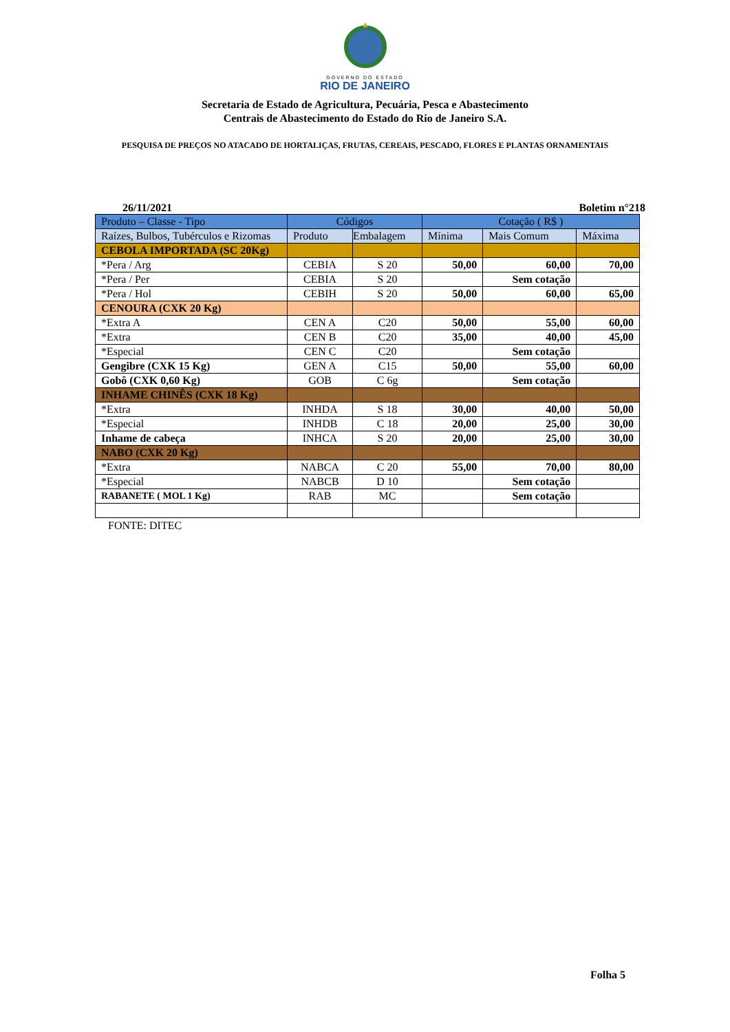GOVERNO DO ESTADO
RIO DE JANEIRO
Secretaria de Estado de Agricultura, Pecuária, Pesca e Abastecimento
Centrais de Abastecimento do Estado do Rio de Janeiro S.A.
PESQUISA DE PREÇOS NO ATACADO DE HORTALIÇAS, FRUTAS, CEREAIS, PESCADO, FLORES E PLANTAS ORNAMENTAIS
26/11/2021 Boletim n°218
| Produto – Classe - Tipo | Códigos | | Cotação ( R$ ) | | |
| --- | --- | --- | --- | --- | --- |
| Raízes, Bulbos, Tubérculos e Rizomas | Produto | Embalagem | Mínima | Mais Comum | Máxima |
| CEBOLA IMPORTADA (SC 20Kg) | | | | | |
| *Pera / Arg | CEBIA | S 20 | 50,00 | 60,00 | 70,00 |
| *Pera / Per | CEBIA | S 20 | | Sem cotação | |
| *Pera / Hol | CEBIH | S 20 | 50,00 | 60,00 | 65,00 |
| CENOURA (CXK 20 Kg) | | | | | |
| *Extra A | CEN A | C20 | 50,00 | 55,00 | 60,00 |
| *Extra | CEN B | C20 | 35,00 | 40,00 | 45,00 |
| *Especial | CEN C | C20 | | Sem cotação | |
| Gengibre (CXK 15 Kg) | GEN A | C15 | 50,00 | 55,00 | 60,00 |
| Gobô (CXK 0,60 Kg) | GOB | C 6g | | Sem cotação | |
| INHAME CHINÊS (CXK 18 Kg) | | | | | |
| *Extra | INHDA | S 18 | 30,00 | 40,00 | 50,00 |
| *Especial | INHDB | C 18 | 20,00 | 25,00 | 30,00 |
| Inhame de cabeça | INHCA | S 20 | 20,00 | 25,00 | 30,00 |
| NABO (CXK 20 Kg) | | | | | |
| *Extra | NABCA | C 20 | 55,00 | 70,00 | 80,00 |
| *Especial | NABCB | D 10 | | Sem cotação | |
| RABANETE ( MOL 1 Kg) | RAB | MC | | Sem cotação | |
FONTE: DITEC
Folha 5